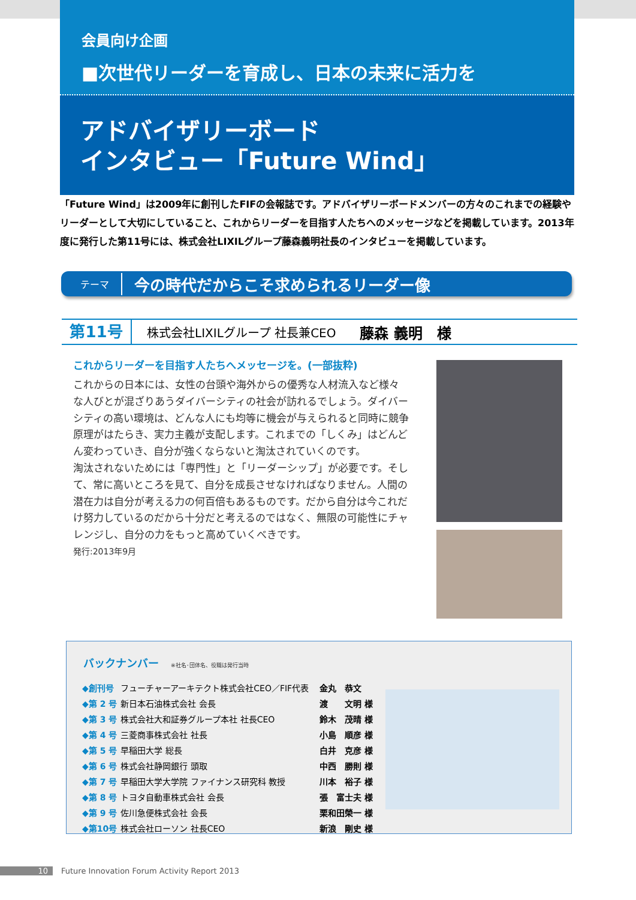会員向け企画
■次世代リーダーを育成し、日本の未来に活力を
アドバイザリーボード
インタビュー「Future Wind」
「Future Wind」は2009年に創刊したFIFの会報誌です。アドバイザリーボードメンバーの方々のこれまでの経験やリーダーとして大切にしていること、これからリーダーを目指す人たちへのメッセージなどを掲載しています。2013年度に発行した第11号には、株式会社LIXILグループ藤森義明社長のインタビューを掲載しています。
テーマ 今の時代だからこそ求められるリーダー像
第11号
株式会社LIXILグループ 社長兼CEO　　藤森 義明　様
これからリーダーを目指す人たちへメッセージを。(一部抜粋)
これからの日本には、女性の台頭や海外からの優秀な人材流入など様々な人びとが混ざりあうダイバーシティの社会が訪れるでしょう。ダイバーシティの高い環境は、どんな人にも均等に機会が与えられると同時に競争原理がはたらき、実力主義が支配します。これまでの「しくみ」はどんどん変わっていき、自分が強くならないと淘汰されていくのです。
淘汰されないためには「専門性」と「リーダーシップ」が必要です。そして、常に高いところを見て、自分を成長させなければなりません。人間の潜在力は自分が考える力の何百倍もあるものです。だから自分は今これだけ努力しているのだから十分だと考えるのではなく、無限の可能性にチャレンジし、自分の力をもっと高めていくべきです。
発行:2013年9月
バックナンバー ※社名･団体名、役職は発行当時
| ◆創刊号 | フューチャーアーキテクト株式会社CEO／FIF代表 | 金丸 恭文 |
| ◆第 2 号 | 新日本石油株式会社 会長 | 渡 文明 様 |
| ◆第 3 号 | 株式会社大和証券グループ本社 社長CEO | 鈴木 茂晴 様 |
| ◆第 4 号 | 三菱商事株式会社 社長 | 小島 順彦 様 |
| ◆第 5 号 | 早稲田大学 総長 | 白井 克彦 様 |
| ◆第 6 号 | 株式会社静岡銀行 頭取 | 中西 勝則 様 |
| ◆第 7 号 | 早稲田大学大学院 ファイナンス研究科 教授 | 川本 裕子 様 |
| ◆第 8 号 | トヨタ自動車株式会社 会長 | 張 富士夫 様 |
| ◆第 9 号 | 佐川急便株式会社 会長 | 栗和田榮一 様 |
| ◆第10号 | 株式会社ローソン 社長CEO | 新浪 剛史 様 |
10 Future Innovation Forum Activity Report 2013